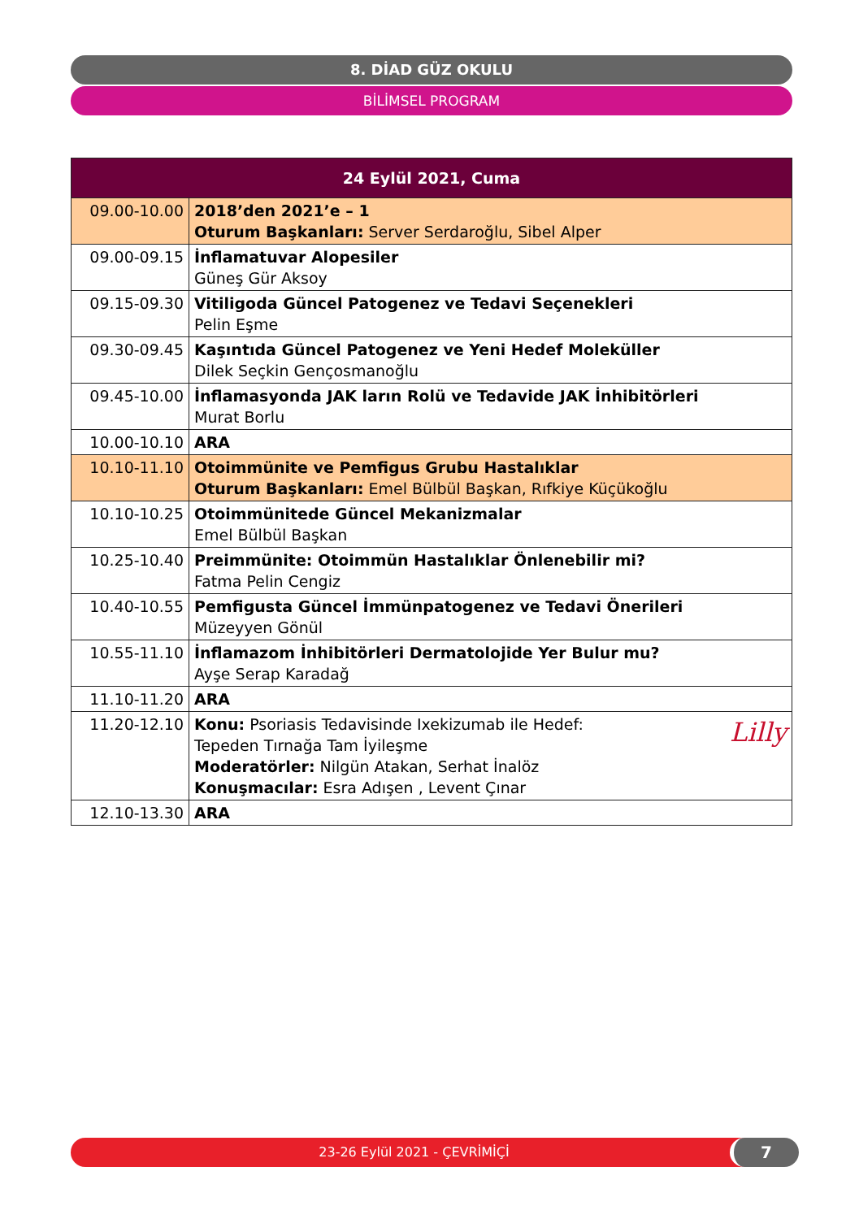8. DİAD GÜZ OKULU
BİLİMSEL PROGRAM
| 24 Eylül 2021, Cuma | |
| --- | --- |
| 09.00-10.00 | 2018’den 2021’e – 1 Oturum Başkanları: Server Serdaroğlu, Sibel Alper |
| 09.00-09.15 | İnflamatuvar Alopesiler Güneş Gür Aksoy |
| 09.15-09.30 | Vitiligoda Güncel Patogenez ve Tedavi Seçenekleri Pelin Eşme |
| 09.30-09.45 | Kaşıntıda Güncel Patogenez ve Yeni Hedef Moleküller Dilek Seçkin Gençosmanoğlu |
| 09.45-10.00 | İnflamasyonda JAK ların Rolü ve Tedavide JAK İnhibitörleri Murat Borlu |
| 10.00-10.10 | ARA |
| 10.10-11.10 | Otoimmünite ve Pemfigus Grubu Hastalıklar Oturum Başkanları: Emel Bülbül Başkan, Rıfkiye Küçükoğlu |
| 10.10-10.25 | Otoimmünitede Güncel Mekanizmalar Emel Bülbül Başkan |
| 10.25-10.40 | Preimmünite: Otoimmün Hastalıklar Önlenebilir mi? Fatma Pelin Cengiz |
| 10.40-10.55 | Pemfigusta Güncel İmmünpatogenez ve Tedavi Önerileri Müzeyyen Gönül |
| 10.55-11.10 | İnflamazom İnhibitörleri Dermatolojide Yer Bulur mu? Ayşe Serap Karadağ |
| 11.10-11.20 | ARA |
| 11.20-12.10 | Lilly Konu: Psoriasis Tedavisinde Ixekizumab ile Hedef: Tepeden Tırnağa Tam İyileşme Moderatörler: Nilgün Atakan, Serhat İnalöz Konuşmacılar: Esra Adışen , Levent Çınar |
| 12.10-13.30 | ARA |
23-26 Eylül 2021 - ÇEVRİMİÇİ 7